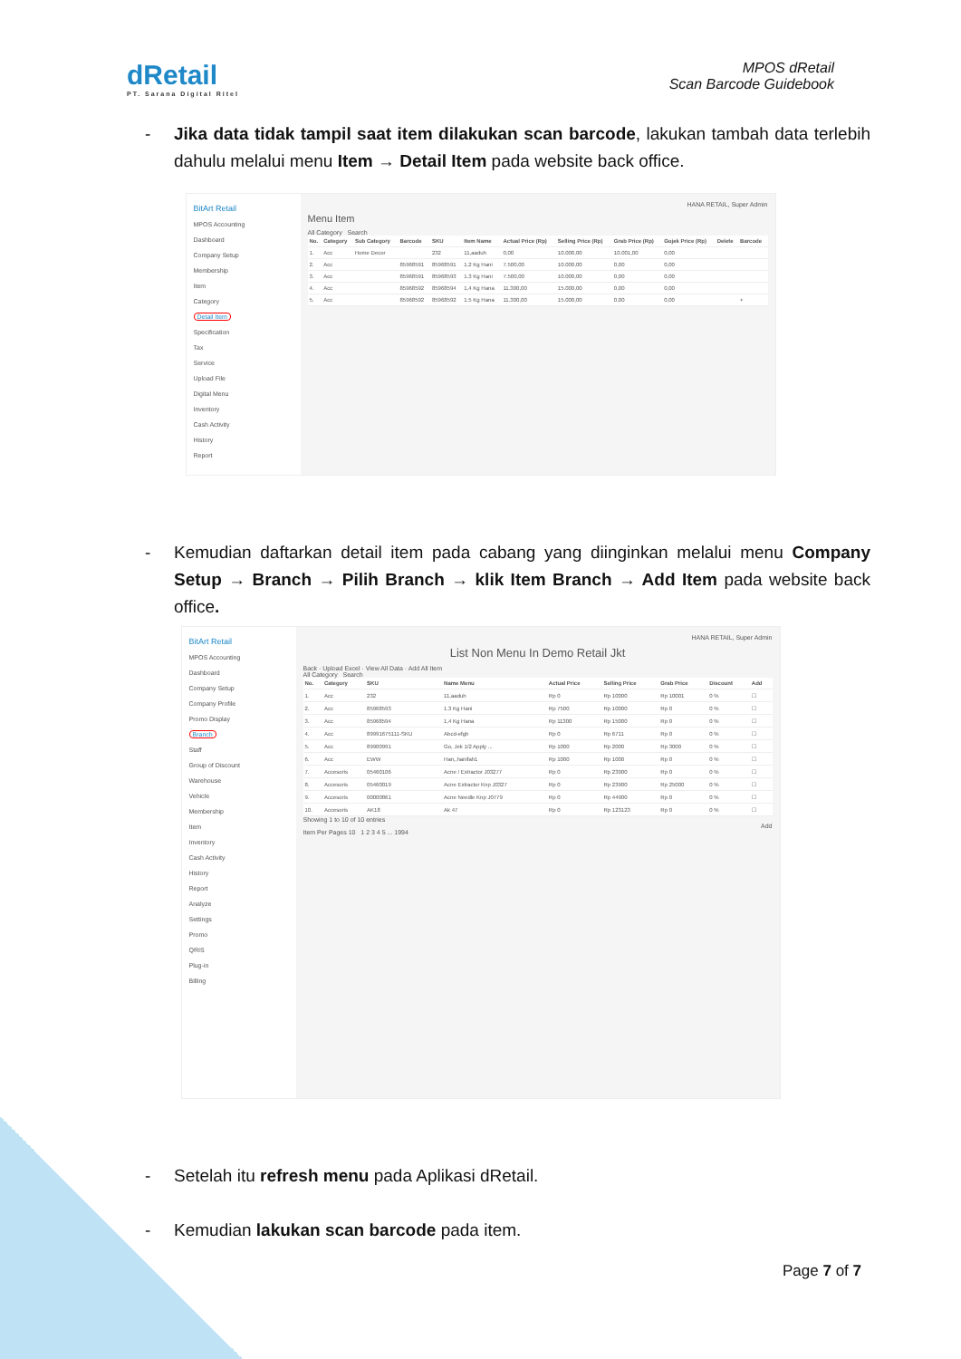dRetail
PT. Sarana Digital Ritel
MPOS dRetail
Scan Barcode Guidebook
- Jika data tidak tampil saat item dilakukan scan barcode, lakukan tambah data terlebih dahulu melalui menu Item → Detail Item pada website back office.
BitArt Retail
MPOS Accounting
Dashboard
Company Setup
Membership
Item
Category
Detail Item
Specification
Tax
Service
Upload File
Digital Menu
Inventory
Cash Activity
History
Report
HANA RETAIL, Super Admin
Menu Item
All Category Search
| No. | Category | Sub Category | Barcode | SKU | Item Name | Actual Price (Rp) | Selling Price (Rp) | Grab Price (Rp) | Gojek Price (Rp) | Delete | Barcode |
| --- | --- | --- | --- | --- | --- | --- | --- | --- | --- | --- | --- |
| 1. | Acc | Home Decor | | 232 | 11,aaduh | 0,00 | 10.000,00 | 10.001,00 | 0,00 | | |
| 2. | Acc | | 85968591 | 85968591 | 1.2 Kg Hani | 7.500,00 | 10.000,00 | 0,00 | 0,00 | | |
| 3. | Acc | | 85968591 | 85968593 | 1.3 Kg Hani | 7.500,00 | 10.000,00 | 0,00 | 0,00 | | |
| 4. | Acc | | 85968592 | 85968594 | 1,4 Kg Hana | 11.300,00 | 15.000,00 | 0,00 | 0,00 | | |
| 5. | Acc | | 85968592 | 85968592 | 1.5 Kg Hana | 11.300,00 | 15.000,00 | 0,00 | 0,00 | | + |
- Kemudian daftarkan detail item pada cabang yang diinginkan melalui menu Company Setup → Branch → Pilih Branch → klik Item Branch → Add Item pada website back office.
BitArt Retail
MPOS Accounting
Dashboard
Company Setup
Company Profile
Promo Display
Branch
Staff
Group of Discount
Warehouse
Vehicle
Membership
Item
Inventory
Cash Activity
History
Report
Analyze
Settings
Promo
QRIS
Plug-in
Billing
HANA RETAIL, Super Admin
List Non Menu In Demo Retail Jkt
Back · Upload Excel · View All Data · Add All Item
All Category Search
| No. | Category | SKU | Name Menu | Actual Price | Selling Price | Grab Price | Discount | Add |
| --- | --- | --- | --- | --- | --- | --- | --- | --- |
| 1. | Acc | 232 | 11,aaduh | Rp 0 | Rp 10000 | Rp 10001 | 0 % | ☐ |
| 2. | Acc | 85968593 | 1.3 Kg Hani | Rp 7500 | Rp 10000 | Rp 0 | 0 % | ☐ |
| 3. | Acc | 85968594 | 1,4 Kg Hana | Rp 11300 | Rp 15000 | Rp 0 | 0 % | ☐ |
| 4. | Acc | 89991675111-SKU | Abcd-efgh | Rp 0 | Rp 6711 | Rp 0 | 0 % | ☐ |
| 5. | Acc | 89900991 | Go, Jek 1/2 Apply ... | Rp 1000 | Rp 2000 | Rp 3000 | 0 % | ☐ |
| 6. | Acc | EWW | Han,,hanifah1 | Rp 1000 | Rp 1000 | Rp 0 | 0 % | ☐ |
| 7. | Accesoris | 05460106 | Acne / Extractor J03277 | Rp 0 | Rp 23900 | Rp 0 | 0 % | ☐ |
| 8. | Accesoris | 05460019 | Acne Extractor Knp J0327 | Rp 0 | Rp 23900 | Rp 25000 | 0 % | ☐ |
| 9. | Accesoris | 00000861 | Acne Needle Knp J0779 | Rp 0 | Rp 44900 | Rp 0 | 0 % | ☐ |
| 10. | Accesoris | AK18 | Ak 47 | Rp 0 | Rp 123123 | Rp 0 | 0 % | ☐ |
Showing 1 to 10 of 10 entries
Add
Item Per Pages 10 1 2 3 4 5 ... 1994
- Setelah itu refresh menu pada Aplikasi dRetail.
- Kemudian lakukan scan barcode pada item.
Page 7 of 7